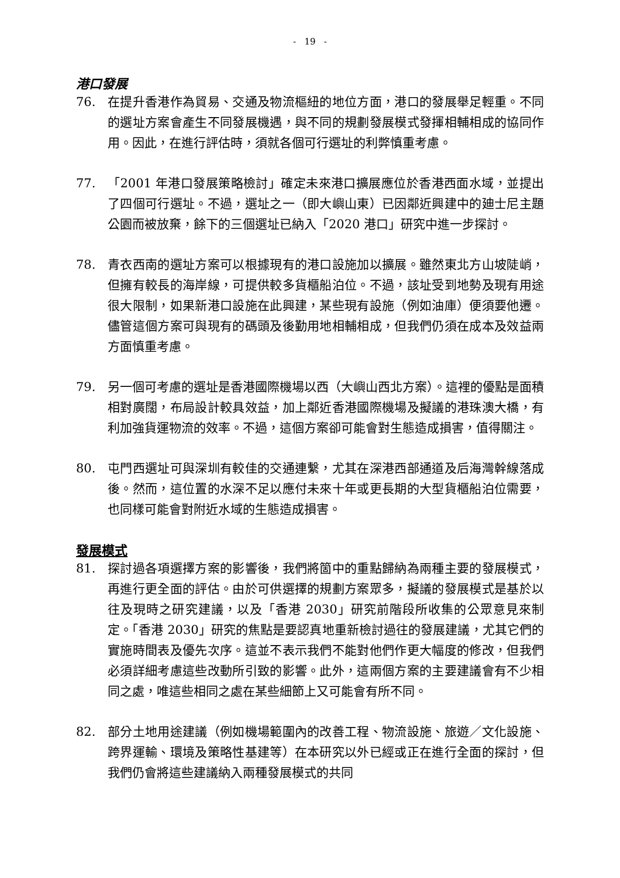- 19 -
港口發展
76. 在提升香港作為貿易、交通及物流樞紐的地位方面，港口的發展舉足輕重。不同的選址方案會產生不同發展機遇，與不同的規劃發展模式發揮相輔相成的協同作用。因此，在進行評估時，須就各個可行選址的利弊慎重考慮。
77. 「2001 年港口發展策略檢討」確定未來港口擴展應位於香港西面水域，並提出了四個可行選址。不過，選址之一（即大嶼山東）已因鄰近興建中的廸士尼主題公園而被放棄，餘下的三個選址已納入「2020 港口」研究中進一步探討。
78. 青衣西南的選址方案可以根據現有的港口設施加以擴展。雖然東北方山坡陡峭，但擁有較長的海岸線，可提供較多貨櫃船泊位。不過，該址受到地勢及現有用途很大限制，如果新港口設施在此興建，某些現有設施（例如油庫）便須要他遷。儘管這個方案可與現有的碼頭及後勤用地相輔相成，但我們仍須在成本及效益兩方面慎重考慮。
79. 另一個可考慮的選址是香港國際機場以西（大嶼山西北方案）。這裡的優點是面積相對廣闊，布局設計較具效益，加上鄰近香港國際機場及擬議的港珠澳大橋，有利加強貨運物流的效率。不過，這個方案卻可能會對生態造成損害，值得關注。
80. 屯門西選址可與深圳有較佳的交通連繫，尤其在深港西部通道及后海灣幹線落成後。然而，這位置的水深不足以應付未來十年或更長期的大型貨櫃船泊位需要，也同樣可能會對附近水域的生態造成損害。
發展模式
81. 探討過各項選擇方案的影響後，我們將箇中的重點歸納為兩種主要的發展模式，再進行更全面的評估。由於可供選擇的規劃方案眾多，擬議的發展模式是基於以往及現時之研究建議，以及「香港 2030」研究前階段所收集的公眾意見來制定。「香港 2030」研究的焦點是要認真地重新檢討過往的發展建議，尤其它們的實施時間表及優先次序。這並不表示我們不能對他們作更大幅度的修改，但我們必須詳細考慮這些改動所引致的影響。此外，這兩個方案的主要建議會有不少相同之處，唯這些相同之處在某些細節上又可能會有所不同。
82. 部分土地用途建議（例如機場範圍內的改善工程、物流設施、旅遊／文化設施、跨界運輸、環境及策略性基建等）在本研究以外已經或正在進行全面的探討，但我們仍會將這些建議納入兩種發展模式的共同